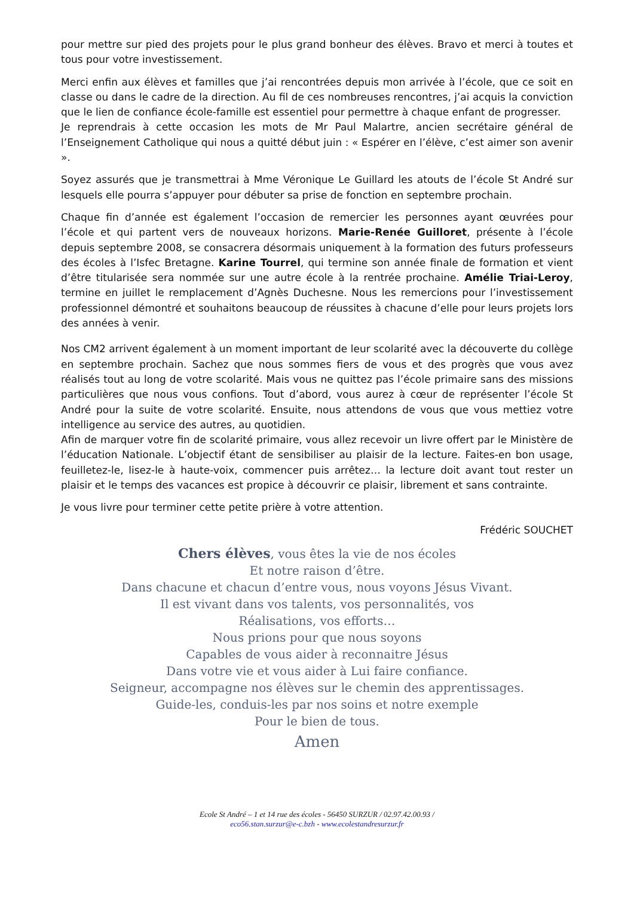pour mettre sur pied des projets pour le plus grand bonheur des élèves. Bravo et merci à toutes et tous pour votre investissement.
Merci enfin aux élèves et familles que j’ai rencontrées depuis mon arrivée à l’école, que ce soit en classe ou dans le cadre de la direction. Au fil de ces nombreuses rencontres, j’ai acquis la conviction que le lien de confiance école-famille est essentiel pour permettre à chaque enfant de progresser.
Je reprendrais à cette occasion les mots de Mr Paul Malartre, ancien secrétaire général de l’Enseignement Catholique qui nous a quitté début juin : « Espérer en l’élève, c’est aimer son avenir ».
Soyez assurés que je transmettrai à Mme Véronique Le Guillard les atouts de l’école St André sur lesquels elle pourra s’appuyer pour débuter sa prise de fonction en septembre prochain.
Chaque fin d’année est également l’occasion de remercier les personnes ayant œuvrées pour l’école et qui partent vers de nouveaux horizons. Marie-Renée Guilloret, présente à l’école depuis septembre 2008, se consacrera désormais uniquement à la formation des futurs professeurs des écoles à l’Isfec Bretagne. Karine Tourrel, qui termine son année finale de formation et vient d’être titularisée sera nommée sur une autre école à la rentrée prochaine. Amélie Triai-Leroy, termine en juillet le remplacement d’Agnès Duchesne. Nous les remercions pour l’investissement professionnel démontré et souhaitons beaucoup de réussites à chacune d’elle pour leurs projets lors des années à venir.
Nos CM2 arrivent également à un moment important de leur scolarité avec la découverte du collège en septembre prochain. Sachez que nous sommes fiers de vous et des progrès que vous avez réalisés tout au long de votre scolarité. Mais vous ne quittez pas l’école primaire sans des missions particulières que nous vous confions. Tout d’abord, vous aurez à cœur de représenter l’école St André pour la suite de votre scolarité. Ensuite, nous attendons de vous que vous mettiez votre intelligence au service des autres, au quotidien.
Afin de marquer votre fin de scolarité primaire, vous allez recevoir un livre offert par le Ministère de l’éducation Nationale. L’objectif étant de sensibiliser au plaisir de la lecture. Faites-en bon usage, feuilletez-le, lisez-le à haute-voix, commencer puis arrêtez… la lecture doit avant tout rester un plaisir et le temps des vacances est propice à découvrir ce plaisir, librement et sans contrainte.
Je vous livre pour terminer cette petite prière à votre attention.
Frédéric SOUCHET
Chers élèves, vous êtes la vie de nos écoles
Et notre raison d’être.
Dans chacune et chacun d’entre vous, nous voyons Jésus Vivant.
Il est vivant dans vos talents, vos personnalités, vos
Réalisations, vos efforts…
Nous prions pour que nous soyons
Capables de vous aider à reconnaitre Jésus
Dans votre vie et vous aider à Lui faire confiance.
Seigneur, accompagne nos élèves sur le chemin des apprentissages.
Guide-les, conduis-les par nos soins et notre exemple
Pour le bien de tous.
Amen
Ecole St André – 1 et 14 rue des écoles - 56450 SURZUR / 02.97.42.00.93 /
eco56.stan.surzur@e-c.bzh - www.ecolestandresurzur.fr